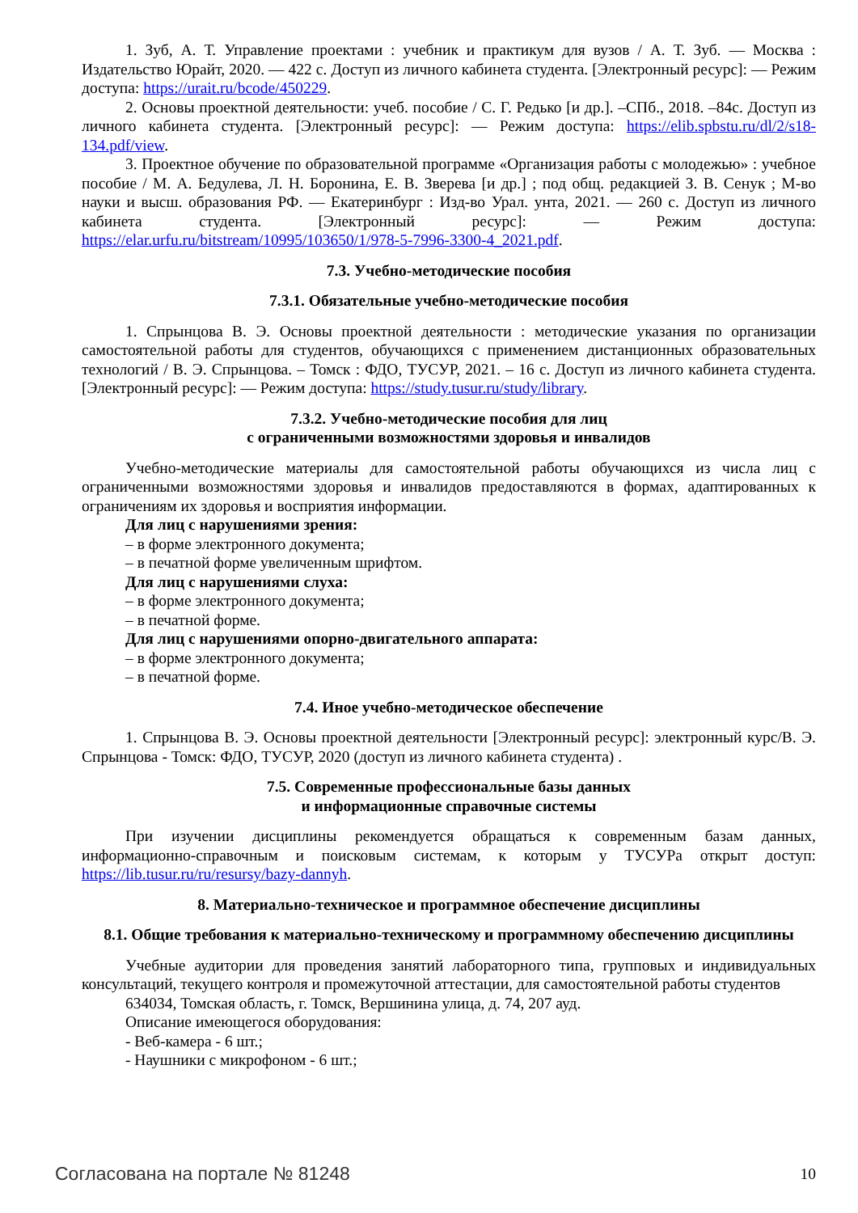1. Зуб, А. Т. Управление проектами : учебник и практикум для вузов / А. Т. Зуб. — Москва : Издательство Юрайт, 2020. — 422 с. Доступ из личного кабинета студента. [Электронный ресурс]: — Режим доступа: https://urait.ru/bcode/450229.
2. Основы проектной деятельности: учеб. пособие / С. Г. Редько [и др.]. –СПб., 2018. –84с. Доступ из личного кабинета студента. [Электронный ресурс]: — Режим доступа: https://elib.spbstu.ru/dl/2/s18-134.pdf/view.
3. Проектное обучение по образовательной программе «Организация работы с молодежью» : учебное пособие / М. А. Бедулева, Л. Н. Боронина, Е. В. Зверева [и др.] ; под общ. редакцией З. В. Сенук ; М-во науки и высш. образования РФ. — Екатеринбург : Изд-во Урал. унта, 2021. — 260 с. Доступ из личного кабинета студента. [Электронный ресурс]: — Режим доступа: https://elar.urfu.ru/bitstream/10995/103650/1/978-5-7996-3300-4_2021.pdf.
7.3. Учебно-методические пособия
7.3.1. Обязательные учебно-методические пособия
1. Спрынцова В. Э. Основы проектной деятельности : методические указания по организации самостоятельной работы для студентов, обучающихся с применением дистанционных образовательных технологий / В. Э. Спрынцова. – Томск : ФДО, ТУСУР, 2021. – 16 с. Доступ из личного кабинета студента. [Электронный ресурс]: — Режим доступа: https://study.tusur.ru/study/library.
7.3.2. Учебно-методические пособия для лиц
с ограниченными возможностями здоровья и инвалидов
Учебно-методические материалы для самостоятельной работы обучающихся из числа лиц с ограниченными возможностями здоровья и инвалидов предоставляются в формах, адаптированных к ограничениям их здоровья и восприятия информации.
Для лиц с нарушениями зрения:
– в форме электронного документа;
– в печатной форме увеличенным шрифтом.
Для лиц с нарушениями слуха:
– в форме электронного документа;
– в печатной форме.
Для лиц с нарушениями опорно-двигательного аппарата:
– в форме электронного документа;
– в печатной форме.
7.4. Иное учебно-методическое обеспечение
1. Спрынцова В. Э. Основы проектной деятельности [Электронный ресурс]: электронный курс/В. Э. Спрынцова - Томск: ФДО, ТУСУР, 2020 (доступ из личного кабинета студента) .
7.5. Современные профессиональные базы данных
и информационные справочные системы
При изучении дисциплины рекомендуется обращаться к современным базам данных, информационно-справочным и поисковым системам, к которым у ТУСУРа открыт доступ: https://lib.tusur.ru/ru/resursy/bazy-dannyh.
8. Материально-техническое и программное обеспечение дисциплины
8.1. Общие требования к материально-техническому и программному обеспечению дисциплины
Учебные аудитории для проведения занятий лабораторного типа, групповых и индивидуальных консультаций, текущего контроля и промежуточной аттестации, для самостоятельной работы студентов
634034, Томская область, г. Томск, Вершинина улица, д. 74, 207 ауд.
Описание имеющегося оборудования:
- Веб-камера - 6 шт.;
- Наушники с микрофоном - 6 шт.;
Согласована на портале № 81248 10